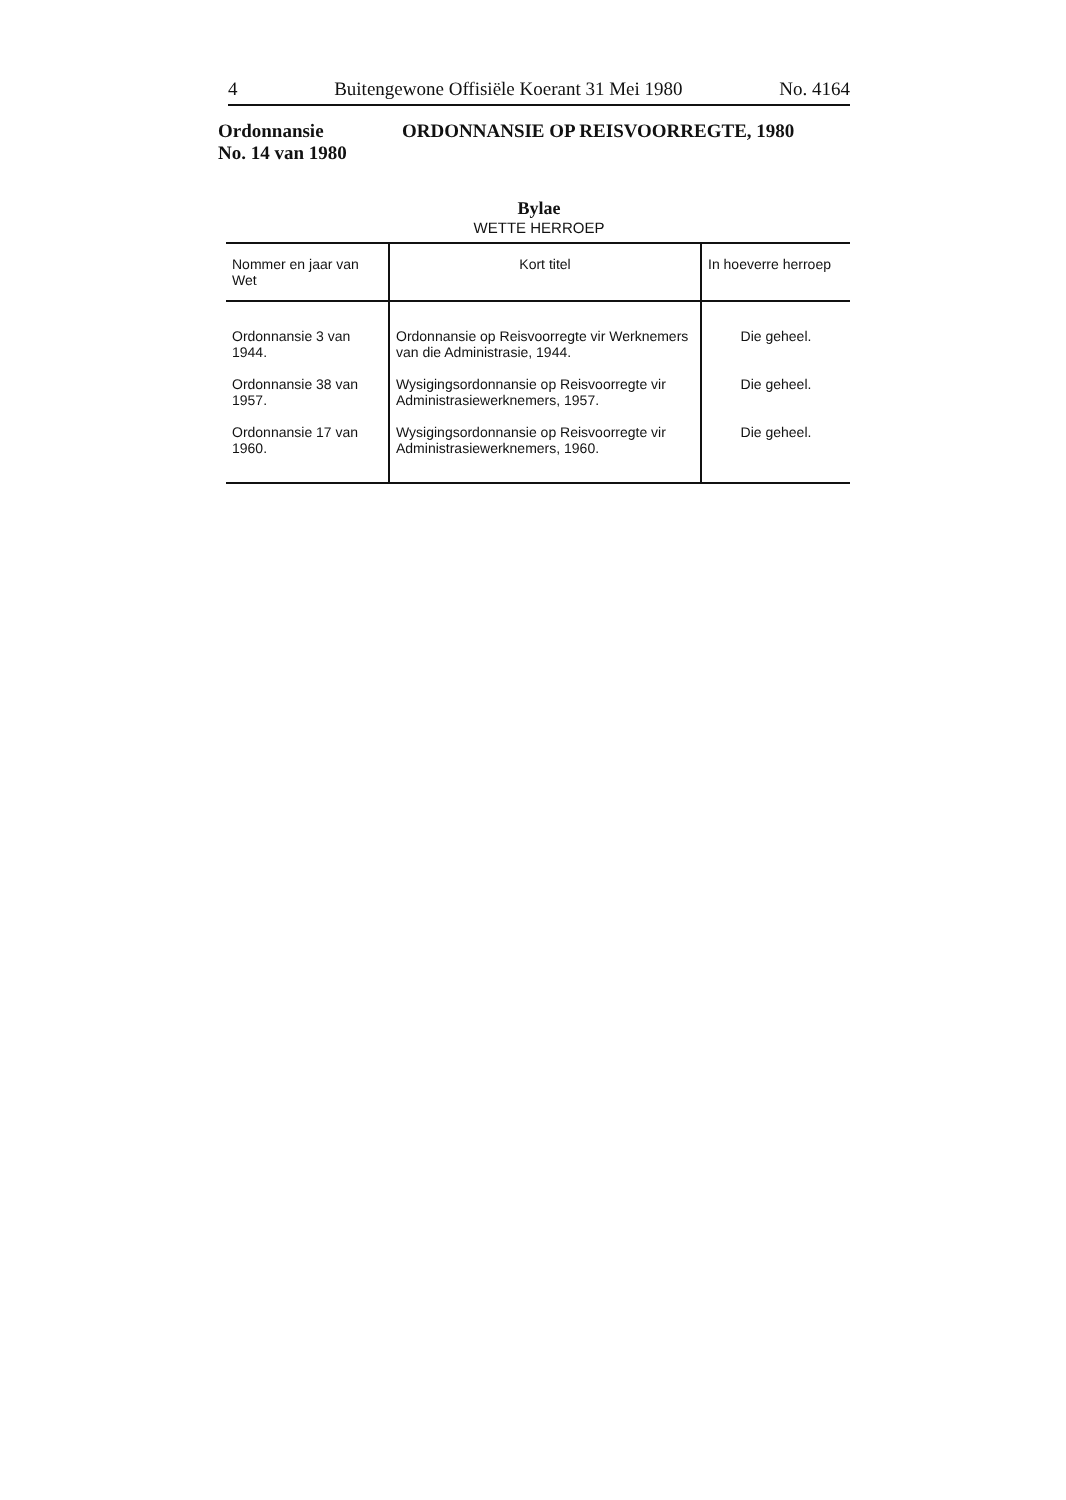4 Buitengewone Offisiële Koerant 31 Mei 1980 No. 4164
Ordonnansie
No. 14 van 1980
ORDONNANSIE OP REISVOORREGTE, 1980
Bylae
WETTE HERROEP
| Nommer en jaar van Wet | Kort titel | In hoeverre herroep |
| --- | --- | --- |
| Ordonnansie 3 van 1944. | Ordonnansie op Reisvoorregte vir Werknemers van die Administrasie, 1944. | Die geheel. |
| Ordonnansie 38 van 1957. | Wysigingsordonnansie op Reisvoorregte vir Administrasiewerknemers, 1957. | Die geheel. |
| Ordonnansie 17 van 1960. | Wysigingsordonnansie op Reisvoorregte vir Administrasiewerknemers, 1960. | Die geheel. |